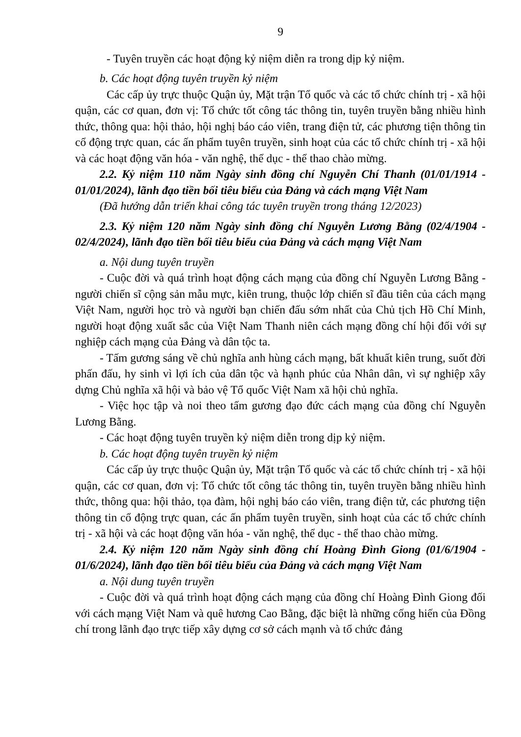9
- Tuyên truyền các hoạt động kỷ niệm diễn ra trong dịp kỷ niệm.
b. Các hoạt động tuyên truyền kỷ niệm
Các cấp ủy trực thuộc Quận ủy, Mặt trận Tổ quốc và các tổ chức chính trị - xã hội quận, các cơ quan, đơn vị: Tổ chức tốt công tác thông tin, tuyên truyền bằng nhiều hình thức, thông qua: hội thảo, hội nghị báo cáo viên, trang điện tử, các phương tiện thông tin cổ động trực quan, các ấn phẩm tuyên truyền, sinh hoạt của các tổ chức chính trị - xã hội và các hoạt động văn hóa - văn nghệ, thể dục - thể thao chào mừng.
2.2. Kỷ niệm 110 năm Ngày sinh đồng chí Nguyễn Chí Thanh (01/01/1914 - 01/01/2024), lãnh đạo tiền bối tiêu biểu của Đảng và cách mạng Việt Nam
(Đã hướng dẫn triển khai công tác tuyên truyền trong tháng 12/2023)
2.3. Kỷ niệm 120 năm Ngày sinh đồng chí Nguyễn Lương Bằng (02/4/1904 - 02/4/2024), lãnh đạo tiền bối tiêu biểu của Đảng và cách mạng Việt Nam
a. Nội dung tuyên truyền
- Cuộc đời và quá trình hoạt động cách mạng của đồng chí Nguyễn Lương Bằng - người chiến sĩ cộng sản mẫu mực, kiên trung, thuộc lớp chiến sĩ đầu tiên của cách mạng Việt Nam, người học trò và người bạn chiến đấu sớm nhất của Chủ tịch Hồ Chí Minh, người hoạt động xuất sắc của Việt Nam Thanh niên cách mạng đồng chí hội đối với sự nghiệp cách mạng của Đảng và dân tộc ta.
- Tấm gương sáng về chủ nghĩa anh hùng cách mạng, bất khuất kiên trung, suốt đời phấn đấu, hy sinh vì lợi ích của dân tộc và hạnh phúc của Nhân dân, vì sự nghiệp xây dựng Chủ nghĩa xã hội và bảo vệ Tổ quốc Việt Nam xã hội chủ nghĩa.
- Việc học tập và noi theo tấm gương đạo đức cách mạng của đồng chí Nguyễn Lương Bằng.
- Các hoạt động tuyên truyền kỷ niệm diễn trong dịp kỷ niệm.
b. Các hoạt động tuyên truyền kỷ niệm
Các cấp ủy trực thuộc Quận ủy, Mặt trận Tổ quốc và các tổ chức chính trị - xã hội quận, các cơ quan, đơn vị: Tổ chức tốt công tác thông tin, tuyên truyền bằng nhiều hình thức, thông qua: hội thảo, tọa đàm, hội nghị báo cáo viên, trang điện tử, các phương tiện thông tin cổ động trực quan, các ấn phẩm tuyên truyền, sinh hoạt của các tổ chức chính trị - xã hội và các hoạt động văn hóa - văn nghệ, thể dục - thể thao chào mừng.
2.4. Kỷ niệm 120 năm Ngày sinh đồng chí Hoàng Đình Giong (01/6/1904 - 01/6/2024), lãnh đạo tiền bối tiêu biểu của Đảng và cách mạng Việt Nam
a. Nội dung tuyên truyền
- Cuộc đời và quá trình hoạt động cách mạng của đồng chí Hoàng Đình Giong đối với cách mạng Việt Nam và quê hương Cao Bằng, đặc biệt là những cống hiến của Đồng chí trong lãnh đạo trực tiếp xây dựng cơ sở cách mạnh và tổ chức đảng